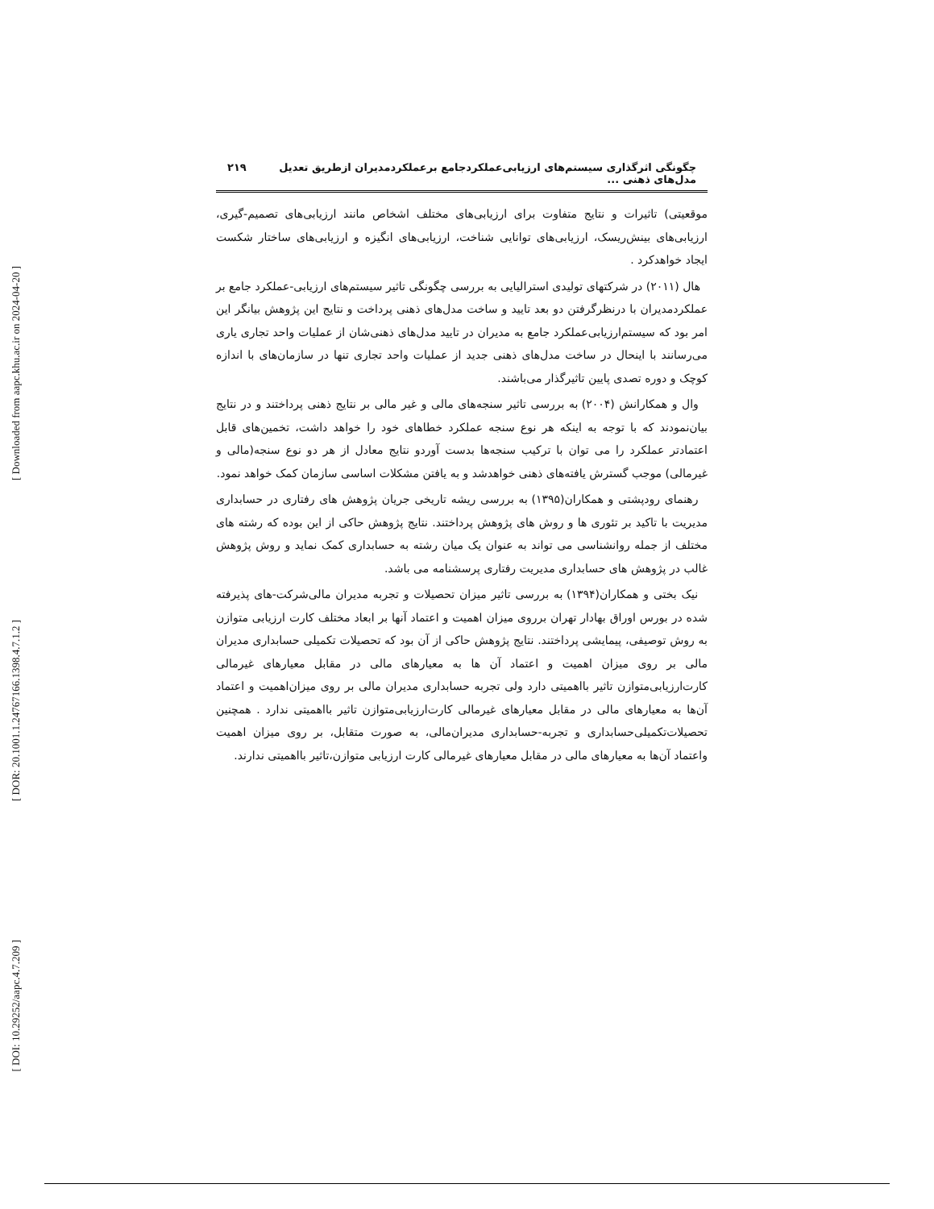[ Downloaded from aapc.khu.ac.ir on 2024-04-20 ]
[ DOR: 20.1001.1.24767166.1398.4.7.1.2 ]
[ DOI: 10.29252/aapc.4.7.209 ]
چگونگی اثرگذاری سیستم‌های ارزیابی‌عملکردجامع برعملکردمدیران ازطریق تعدیل مدل‌های ذهنی ... ۲۱۹
موقعیتی) تاثیرات و نتایج متفاوت برای ارزیابی‌های مختلف اشخاص مانند ارزیابی‌های تصمیم-گیری، ارزیابی‌های بینش‌ریسک، ارزیابی‌های توانایی شناخت، ارزیابی‌های انگیزه و ارزیابی‌های ساختار شکست ایجاد خواهدکرد .
هال (۲۰۱۱) در شرکتهای تولیدی استرالیایی به بررسی چگونگی تاثیر سیستم‌های ارزیابی-عملکرد جامع بر عملکردمدیران با درنظرگرفتن دو بعد تایید و ساخت مدل‌های ذهنی پرداخت و نتایج این پژوهش بیانگر این امر بود که سیستم‌ارزیابی‌عملکرد جامع به مدیران در تایید مدل‌های ذهنی‌شان از عملیات واحد تجاری یاری می‌رسانند با اینحال در ساخت مدل‌های ذهنی جدید از عملیات واحد تجاری تنها در سازمان‌های با اندازه کوچک و دوره تصدی پایین تاثیرگذار می‌باشند.
وال و همکارانش (۲۰۰۴) به بررسی تاثیر سنجه‌های مالی و غیر مالی بر نتایج ذهنی پرداختند و در نتایج بیان‌نمودند که با توجه به اینکه هر نوع سنجه عملکرد خطاهای خود را خواهد داشت، تخمین‌های قابل اعتمادتر عملکرد را می توان با ترکیب سنجه‌ها بدست آوردو نتایج معادل از هر دو نوع سنجه(مالی و غیرمالی) موجب گسترش یافته‌های ذهنی خواهدشد و به یافتن مشکلات اساسی سازمان کمک خواهد نمود.
رهنمای رودپشتی و همکاران(۱۳۹۵) به بررسی ریشه تاریخی جریان پژوهش های رفتاری در حسابداری مدیریت با تاکید بر تئوری ها و روش های پژوهش پرداختند. نتایج پژوهش حاکی از این بوده که رشته های مختلف از جمله روانشناسی می تواند به عنوان یک میان رشته به حسابداری کمک نماید و روش پژوهش غالب در پژوهش های حسابداری مدیریت رفتاری پرسشنامه می باشد.
نیک بختی و همکاران(۱۳۹۴) به بررسی تاثیر میزان تحصیلات و تجربه مدیران مالی‌شرکت-های پذیرفته شده در بورس اوراق بهادار تهران برروی میزان اهمیت و اعتماد آنها بر ابعاد مختلف کارت ارزیابی متوازن به روش توصیفی، پیمایشی پرداختند. نتایج پژوهش حاکی از آن بود که تحصیلات تکمیلی حسابداری مدیران مالی بر روی میزان اهمیت و اعتماد آن ها به معیارهای مالی در مقابل معیارهای غیرمالی کارت‌ارزیابی‌متوازن تاثیر بااهمیتی دارد ولی تجربه حسابداری مدیران مالی بر روی میزان‌اهمیت و اعتماد آن‌ها به معیارهای مالی در مقابل معیارهای غیرمالی کارت‌ارزیابی‌متوازن تاثیر بااهمیتی ندارد . همچنین تحصیلات‌تکمیلی‌حسابداری و تجربه-حسابداری مدیران‌مالی، به صورت متقابل، بر روی میزان اهمیت واعتماد آن‌ها به معیارهای مالی در مقابل معیارهای غیرمالی کارت ارزیابی متوازن،تاثیر بااهمیتی ندارند.